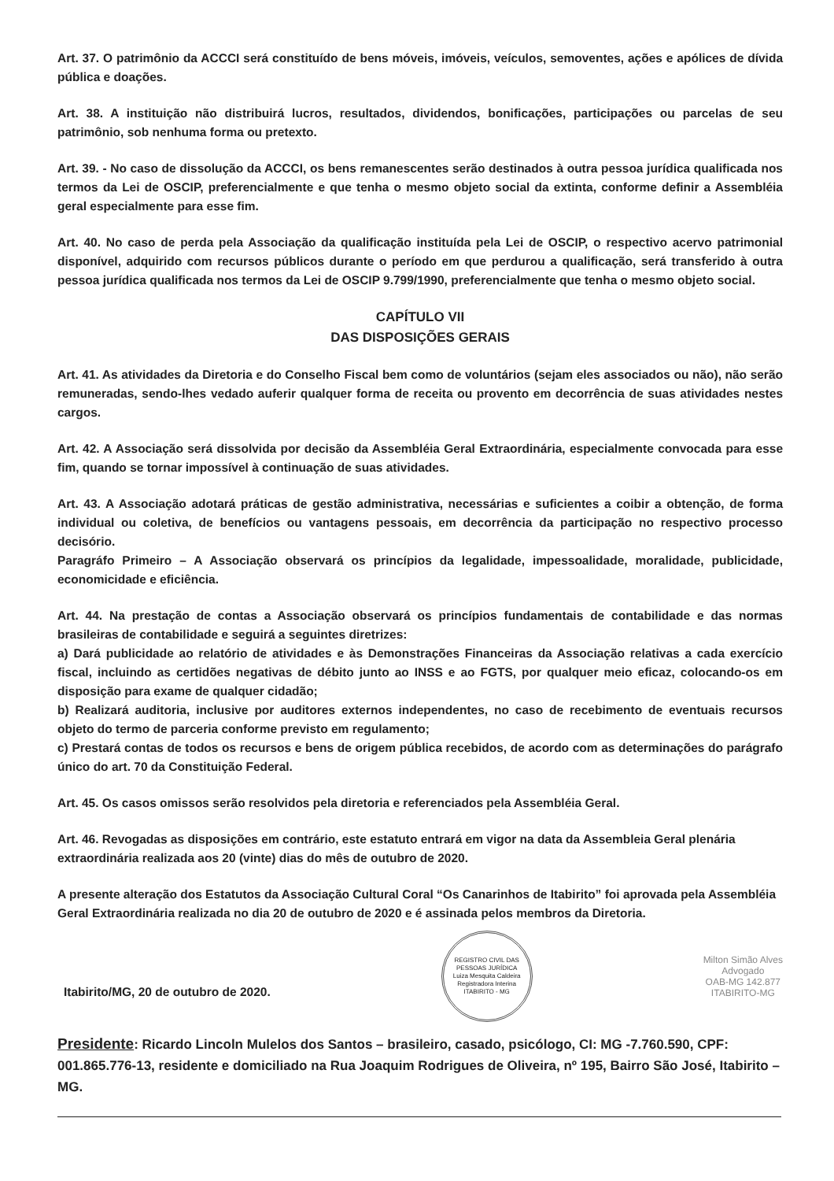Art. 37. O patrimônio da ACCCI será constituído de bens móveis, imóveis, veículos, semoventes, ações e apólices de dívida pública e doações.
Art. 38. A instituição não distribuirá lucros, resultados, dividendos, bonificações, participações ou parcelas de seu patrimônio, sob nenhuma forma ou pretexto.
Art. 39. - No caso de dissolução da ACCCI, os bens remanescentes serão destinados à outra pessoa jurídica qualificada nos termos da Lei de OSCIP, preferencialmente e que tenha o mesmo objeto social da extinta, conforme definir a Assembléia geral especialmente para esse fim.
Art. 40. No caso de perda pela Associação da qualificação instituída pela Lei de OSCIP, o respectivo acervo patrimonial disponível, adquirido com recursos públicos durante o período em que perdurou a qualificação, será transferido à outra pessoa jurídica qualificada nos termos da Lei de OSCIP 9.799/1990, preferencialmente que tenha o mesmo objeto social.
CAPÍTULO VII
DAS DISPOSIÇÕES GERAIS
Art. 41. As atividades da Diretoria e do Conselho Fiscal bem como de voluntários (sejam eles associados ou não), não serão remuneradas, sendo-lhes vedado auferir qualquer forma de receita ou provento em decorrência de suas atividades nestes cargos.
Art. 42. A Associação será dissolvida por decisão da Assembléia Geral Extraordinária, especialmente convocada para esse fim, quando se tornar impossível à continuação de suas atividades.
Art. 43. A Associação adotará práticas de gestão administrativa, necessárias e suficientes a coibir a obtenção, de forma individual ou coletiva, de benefícios ou vantagens pessoais, em decorrência da participação no respectivo processo decisório.
Paragráfo Primeiro – A Associação observará os princípios da legalidade, impessoalidade, moralidade, publicidade, economicidade e eficiência.
Art. 44. Na prestação de contas a Associação observará os princípios fundamentais de contabilidade e das normas brasileiras de contabilidade e seguirá a seguintes diretrizes:
a) Dará publicidade ao relatório de atividades e às Demonstrações Financeiras da Associação relativas a cada exercício fiscal, incluindo as certidões negativas de débito junto ao INSS e ao FGTS, por qualquer meio eficaz, colocando-os em disposição para exame de qualquer cidadão;
b) Realizará auditoria, inclusive por auditores externos independentes, no caso de recebimento de eventuais recursos objeto do termo de parceria conforme previsto em regulamento;
c) Prestará contas de todos os recursos e bens de origem pública recebidos, de acordo com as determinações do parágrafo único do art. 70 da Constituição Federal.
Art. 45. Os casos omissos serão resolvidos pela diretoria e referenciados pela Assembléia Geral.
Art. 46. Revogadas as disposições em contrário, este estatuto entrará em vigor na data da Assembleia Geral plenária extraordinária realizada aos 20 (vinte) dias do mês de outubro de 2020.
A presente alteração dos Estatutos da Associação Cultural Coral “Os Canarinhos de Itabirito” foi aprovada pela Assembléia Geral Extraordinária realizada no dia 20 de outubro de 2020 e é assinada pelos membros da Diretoria.
Itabirito/MG, 20 de outubro de 2020.
REGISTRO CIVIL DAS PESSOAS JURÍDICA
Luiza Mesquita Caldeira
Registradora Interina
ITABIRITO - MG
Milton Simão Alves
Advogado
OAB-MG 142.877
ITABIRITO-MG
Presidente: Ricardo Lincoln Mulelos dos Santos – brasileiro, casado, psicólogo, CI: MG -7.760.590, CPF: 001.865.776-13, residente e domiciliado na Rua Joaquim Rodrigues de Oliveira, nº 195, Bairro São José, Itabirito – MG.